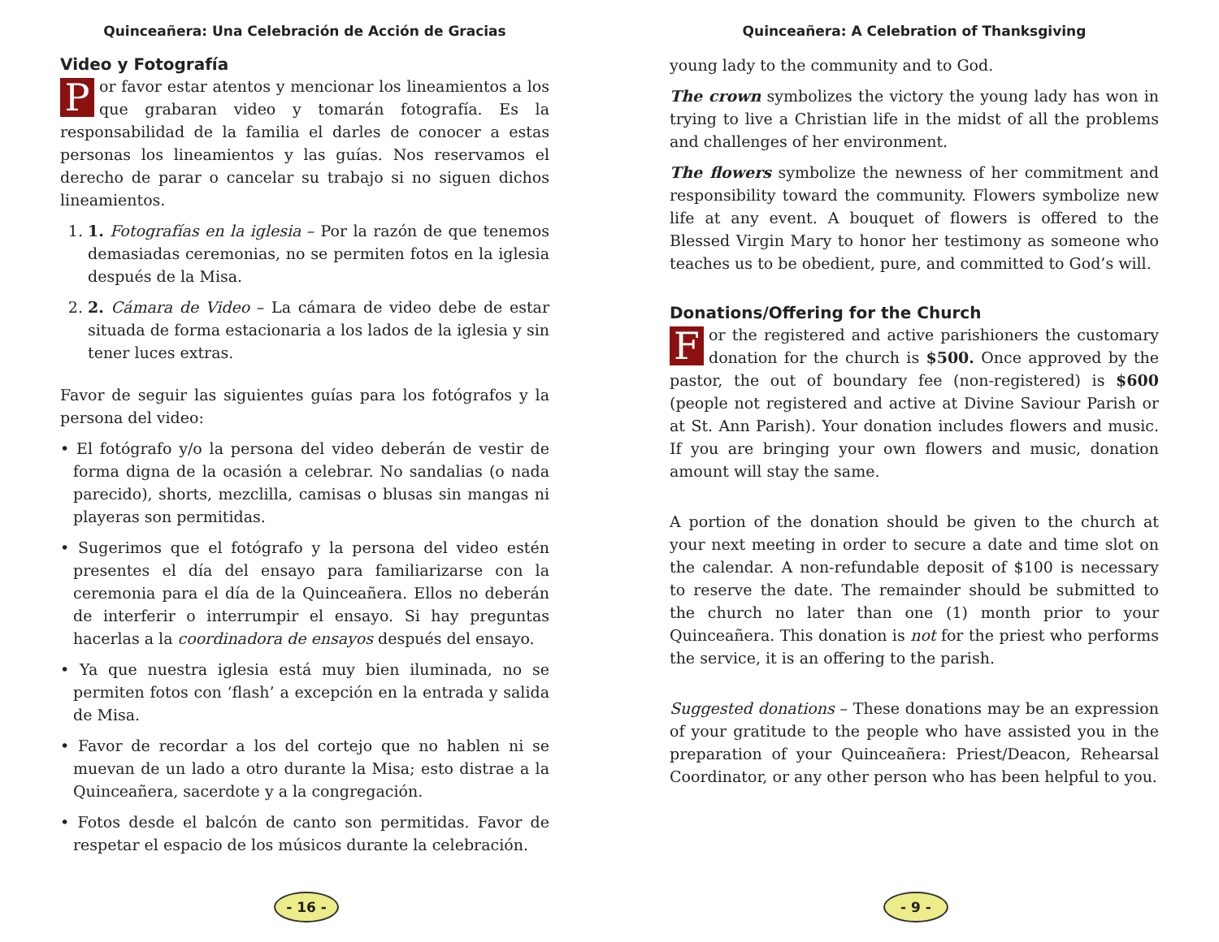Quinceañera: Una Celebración de Acción de Gracias
Video y Fotografía
Por favor estar atentos y mencionar los lineamientos a los que grabaran video y tomarán fotografía. Es la responsabilidad de la familia el darles de conocer a estas personas los lineamientos y las guías. Nos reservamos el derecho de parar o cancelar su trabajo si no siguen dichos lineamientos.
1. 1. Fotografías en la iglesia – Por la razón de que tenemos demasiadas ceremonias, no se permiten fotos en la iglesia después de la Misa.
2. 2. Cámara de Video – La cámara de video debe de estar situada de forma estacionaria a los lados de la iglesia y sin tener luces extras.
Favor de seguir las siguientes guías para los fotógrafos y la persona del video:
• El fotógrafo y/o la persona del video deberán de vestir de forma digna de la ocasión a celebrar. No sandalias (o nada parecido), shorts, mezclilla, camisas o blusas sin mangas ni playeras son permitidas.
• Sugerimos que el fotógrafo y la persona del video estén presentes el día del ensayo para familiarizarse con la ceremonia para el día de la Quinceañera. Ellos no deberán de interferir o interrumpir el ensayo. Si hay preguntas hacerlas a la coordinadora de ensayos después del ensayo.
• Ya que nuestra iglesia está muy bien iluminada, no se permiten fotos con ‘flash’ a excepción en la entrada y salida de Misa.
• Favor de recordar a los del cortejo que no hablen ni se muevan de un lado a otro durante la Misa; esto distrae a la Quinceañera, sacerdote y a la congregación.
• Fotos desde el balcón de canto son permitidas. Favor de respetar el espacio de los músicos durante la celebración.
- 16 -
Quinceañera: A Celebration of Thanksgiving
young lady to the community and to God.
The crown symbolizes the victory the young lady has won in trying to live a Christian life in the midst of all the problems and challenges of her environment.
The flowers symbolize the newness of her commitment and responsibility toward the community. Flowers symbolize new life at any event. A bouquet of flowers is offered to the Blessed Virgin Mary to honor her testimony as someone who teaches us to be obedient, pure, and committed to God’s will.
Donations/Offering for the Church
For the registered and active parishioners the customary donation for the church is $500. Once approved by the pastor, the out of boundary fee (non-registered) is $600 (people not registered and active at Divine Saviour Parish or at St. Ann Parish). Your donation includes flowers and music. If you are bringing your own flowers and music, donation amount will stay the same.
A portion of the donation should be given to the church at your next meeting in order to secure a date and time slot on the calendar. A non-refundable deposit of $100 is necessary to reserve the date. The remainder should be submitted to the church no later than one (1) month prior to your Quinceañera. This donation is not for the priest who performs the service, it is an offering to the parish.
Suggested donations – These donations may be an expression of your gratitude to the people who have assisted you in the preparation of your Quinceañera: Priest/Deacon, Rehearsal Coordinator, or any other person who has been helpful to you.
- 9 -